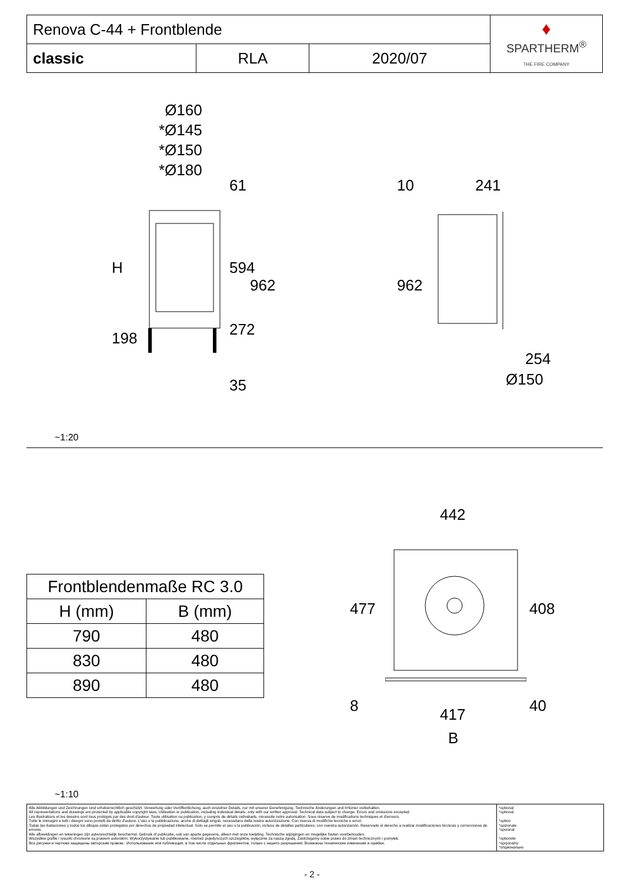| Renova C-44 + Frontblende | | | ♦ SPARTHERM<sup>®</sup> THE FIRE COMPANY |
| classic | RLA | 2020/07 | |
Ø160
*Ø145
*Ø150
*Ø180
H
198
61
594
962
272
35
10 241
962
254
Ø150
~1:20
| Frontblendenmaße RC 3.0 | |
| --- | --- |
| H (mm) | B (mm) |
| 790 | 480 |
| 830 | 480 |
| 890 | 480 |
442
477 408
8 40
417
B
~1:10
Alle Abbildungen und Zeichnungen sind urheberrechtlich geschützt. Verwertung oder Veröffentlichung, auch einzelner Details, nur mit unserer Genehmigung. Technische Änderungen und Irrtümer vorbehalten.
All representations and drawings are protected by applicable copyright laws. Utilisation or publication, including individual details, only with our written approval. Technical data subject to change. Errors and omissions excepted.
Les illustrations et les dessins sont tous protégés par des droit d'auteur. Toute utilisation ou publication, y compris de détails individuels, nécessite notre autorisation. Sous réserve de modifications techniques et d'erreurs.
Tutte le immagini e tutti i disegni sono protetti da diritto d'autore. L'uso o la pubblicazione, anche di dettagli singoli, necessitano della nostra autorizzazione. Con riserva di modifiche tecniche e errori.
Todas las ilustaciones y todos los dibujos están protegidos por derechos de propiedad intelectual. Solo se permite el uso o la publicación, incluso de detalles particulares, con nuestra autorización. Reservado el derecho a realizar modificaciones técnicas y correcciones de errores.
Alle afbeeldingen en tekeningen zijn autersrechtelijk beschermd. Gebruik of publicatie, ook van aparte gegevens, alleen met onze toelating. Technische wijzigingen en mogelijke fouten voorbehouden.
Wszystkie grafiki i rysunki chronione są prawem autorskim. Wykorzystywanie lub publikowanie, również pojedynczych szczegółów, wyłącznie za naszą zgodą. Zastrzegamy sobie prawo do zmian technicznych i pomyłek.
Все рисунки и чертежи защищены авторским правом.. Использование или публикация, в том числе отдельных фрагментов, только с нашего разрешения. Возможны технические изменения и ошибки.
*optional
*optional
*option
*opzionale
*opcional
*optionele
*opcjonalny
*опционально
- 2 -